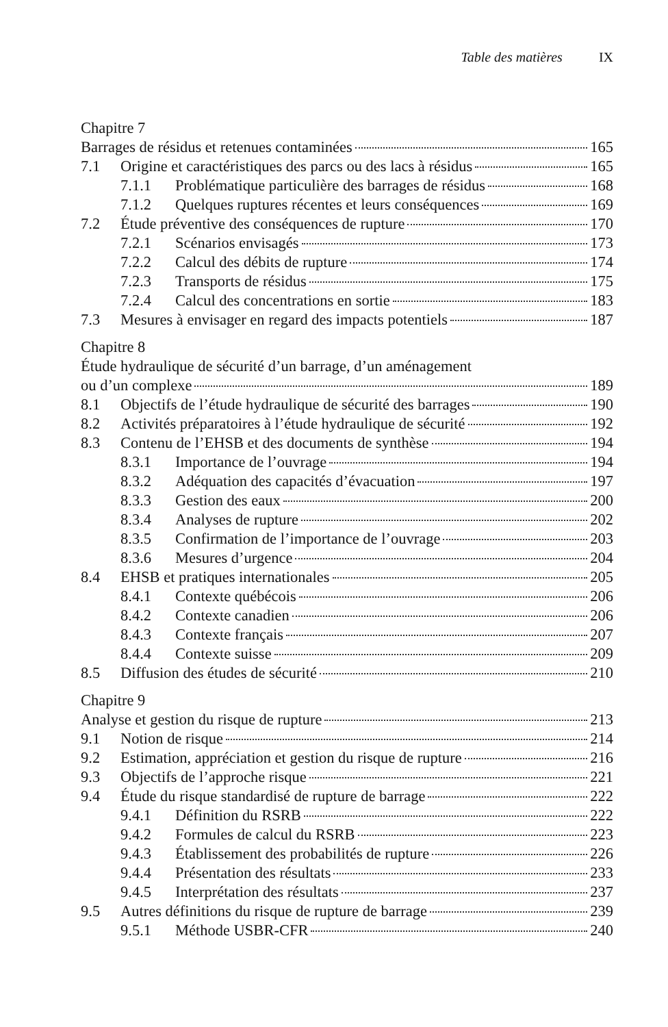Table des matières IX
Chapitre 7
Barrages de résidus et retenues contaminées 165
7.1 Origine et caractéristiques des parcs ou des lacs à résidus 165
7.1.1 Problématique particulière des barrages de résidus 168
7.1.2 Quelques ruptures récentes et leurs conséquences 169
7.2 Étude préventive des conséquences de rupture 170
7.2.1 Scénarios envisagés 173
7.2.2 Calcul des débits de rupture 174
7.2.3 Transports de résidus 175
7.2.4 Calcul des concentrations en sortie 183
7.3 Mesures à envisager en regard des impacts potentiels 187
Chapitre 8
Étude hydraulique de sécurité d’un barrage, d’un aménagement
ou d’un complexe 189
8.1 Objectifs de l’étude hydraulique de sécurité des barrages 190
8.2 Activités préparatoires à l’étude hydraulique de sécurité 192
8.3 Contenu de l’EHSB et des documents de synthèse 194
8.3.1 Importance de l’ouvrage 194
8.3.2 Adéquation des capacités d’évacuation 197
8.3.3 Gestion des eaux 200
8.3.4 Analyses de rupture 202
8.3.5 Confirmation de l’importance de l’ouvrage 203
8.3.6 Mesures d’urgence 204
8.4 EHSB et pratiques internationales 205
8.4.1 Contexte québécois 206
8.4.2 Contexte canadien 206
8.4.3 Contexte français 207
8.4.4 Contexte suisse 209
8.5 Diffusion des études de sécurité 210
Chapitre 9
Analyse et gestion du risque de rupture 213
9.1 Notion de risque 214
9.2 Estimation, appréciation et gestion du risque de rupture 216
9.3 Objectifs de l’approche risque 221
9.4 Étude du risque standardisé de rupture de barrage 222
9.4.1 Définition du RSRB 222
9.4.2 Formules de calcul du RSRB 223
9.4.3 Établissement des probabilités de rupture 226
9.4.4 Présentation des résultats 233
9.4.5 Interprétation des résultats 237
9.5 Autres définitions du risque de rupture de barrage 239
9.5.1 Méthode USBR-CFR 240